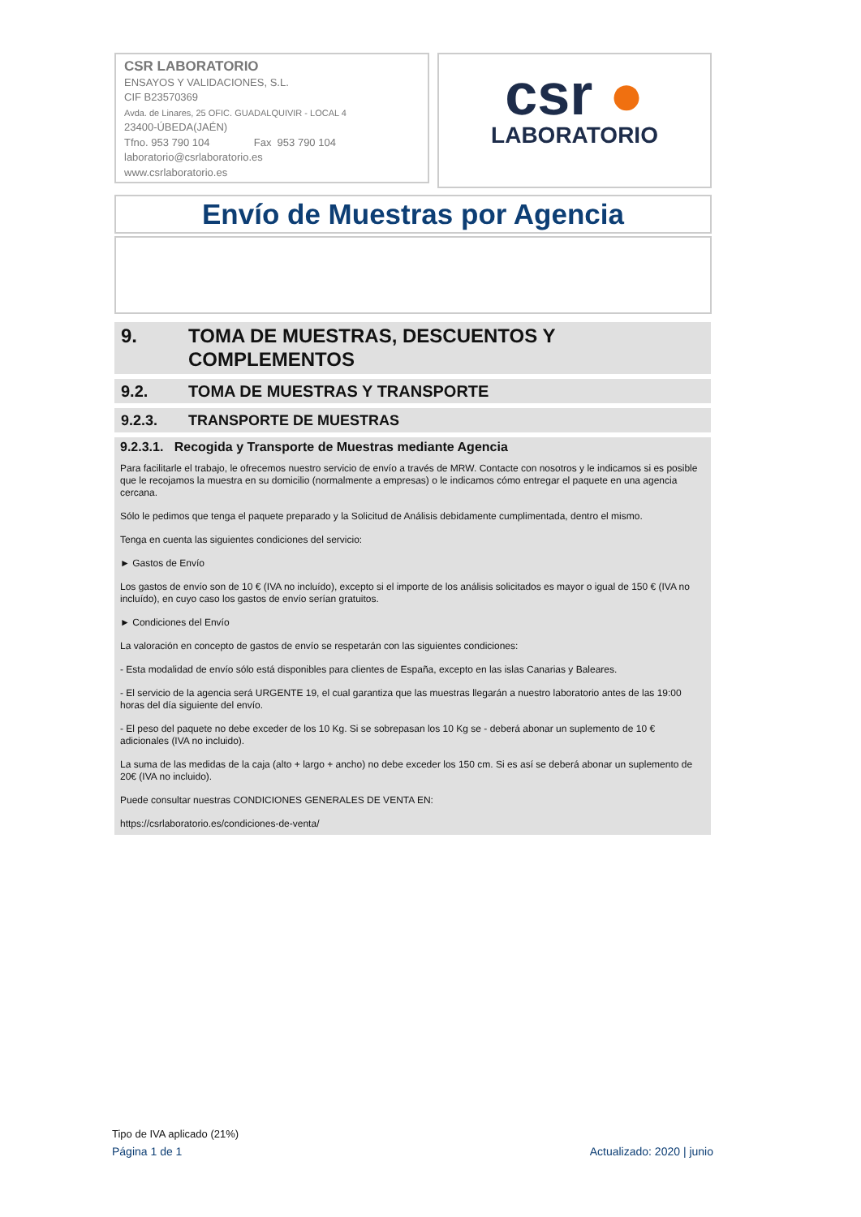CSR LABORATORIO
ENSAYOS Y VALIDACIONES, S.L.
CIF B23570369
Avda. de Linares, 25 OFIC. GUADALQUIVIR - LOCAL 4
23400-ÚBEDA(JAÉN)
Tfno. 953 790 104 Fax 953 790 104
laboratorio@csrlaboratorio.es
www.csrlaboratorio.es
csr ●
LABORATORIO
Envío de Muestras por Agencia
9. TOMA DE MUESTRAS, DESCUENTOS Y COMPLEMENTOS
9.2. TOMA DE MUESTRAS Y TRANSPORTE
9.2.3. TRANSPORTE DE MUESTRAS
9.2.3.1. Recogida y Transporte de Muestras mediante Agencia
Para facilitarle el trabajo, le ofrecemos nuestro servicio de envío a través de MRW. Contacte con nosotros y le indicamos si es posible que le recojamos la muestra en su domicilio (normalmente a empresas) o le indicamos cómo entregar el paquete en una agencia cercana.
Sólo le pedimos que tenga el paquete preparado y la Solicitud de Análisis debidamente cumplimentada, dentro el mismo.
Tenga en cuenta las siguientes condiciones del servicio:
► Gastos de Envío
Los gastos de envío son de 10 € (IVA no incluído), excepto si el importe de los análisis solicitados es mayor o igual de 150 € (IVA no incluído), en cuyo caso los gastos de envío serían gratuitos.
► Condiciones del Envío
La valoración en concepto de gastos de envío se respetarán con las siguientes condiciones:
- Esta modalidad de envío sólo está disponibles para clientes de España, excepto en las islas Canarias y Baleares.
- El servicio de la agencia será URGENTE 19, el cual garantiza que las muestras llegarán a nuestro laboratorio antes de las 19:00 horas del día siguiente del envío.
- El peso del paquete no debe exceder de los 10 Kg. Si se sobrepasan los 10 Kg se - deberá abonar un suplemento de 10 € adicionales (IVA no incluido).
La suma de las medidas de la caja (alto + largo + ancho) no debe exceder los 150 cm. Si es así se deberá abonar un suplemento de 20€ (IVA no incluido).
Puede consultar nuestras CONDICIONES GENERALES DE VENTA EN:
https://csrlaboratorio.es/condiciones-de-venta/
Tipo de IVA aplicado (21%)
Página 1 de 1 Actualizado: 2020 | junio